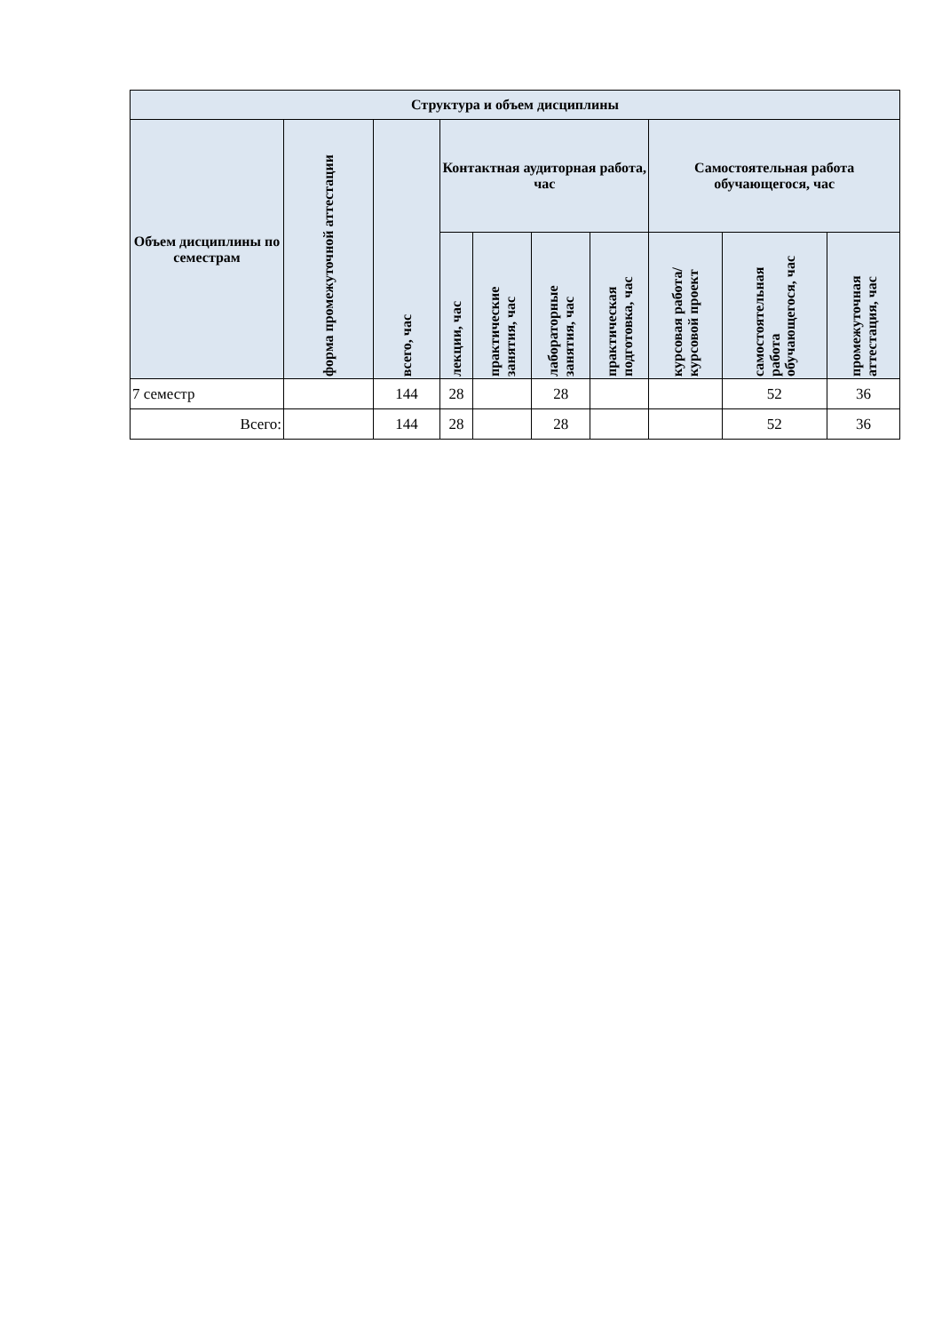| Структура и объем дисциплины | | | | | | | | | |
| --- | --- | --- | --- | --- | --- | --- | --- | --- | --- |
| Объем дисциплины по семестрам | форма промежуточной аттестации | всего, час | Контактная аудиторная работа, час | | | | Самостоятельная работа обучающегося, час | | |
| | | | лекции, час | практические занятия, час | лабораторные занятия, час | практическая подготовка, час | курсовая работа/ курсовой проект | самостоятельная работа обучающегося, час | промежуточная аттестация, час |
| 7 семестр | | 144 | 28 | | 28 | | | 52 | 36 |
| Всего: | | 144 | 28 | | 28 | | | 52 | 36 |